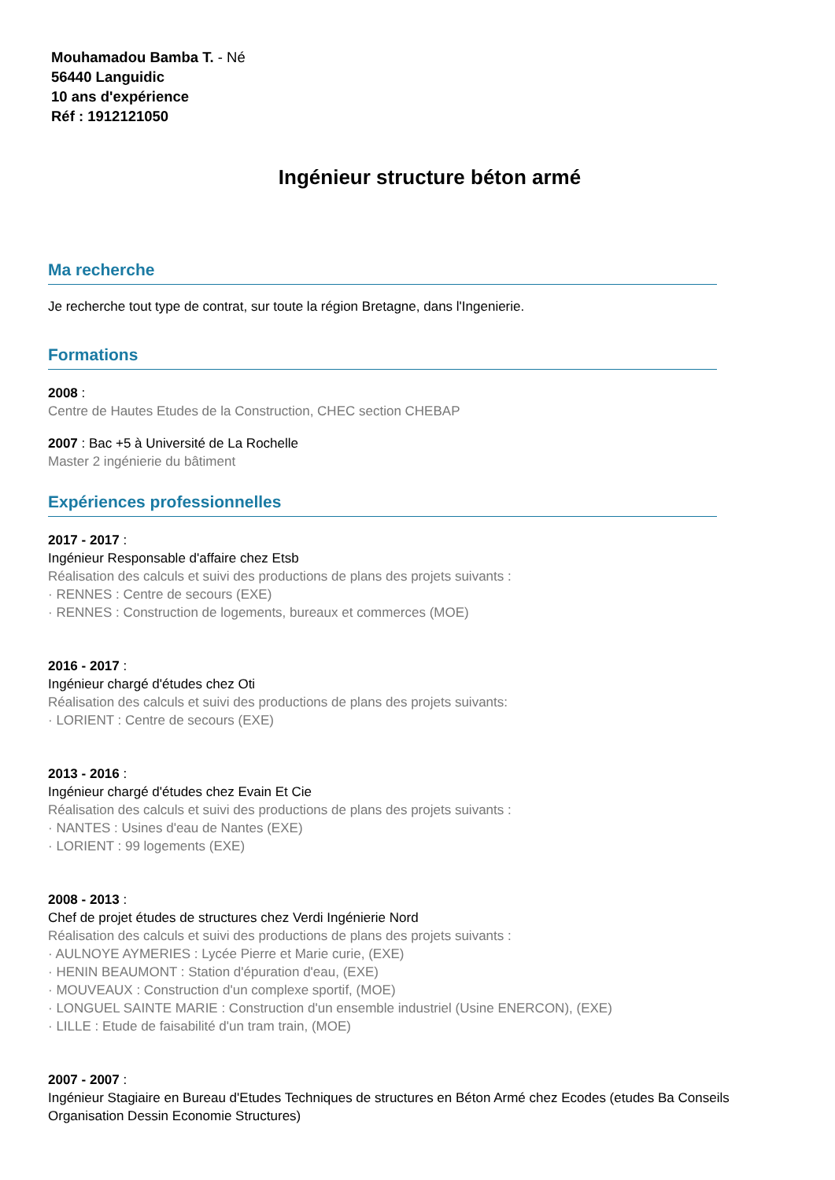Mouhamadou Bamba T. - Né
56440 Languidic
10 ans d'expérience
Réf : 1912121050
Ingénieur structure béton armé
Ma recherche
Je recherche tout type de contrat, sur toute la région Bretagne, dans l'Ingenierie.
Formations
2008 :
Centre de Hautes Etudes de la Construction, CHEC section CHEBAP
2007 : Bac +5 à Université de La Rochelle
Master 2 ingénierie du bâtiment
Expériences professionnelles
2017 - 2017 :
Ingénieur Responsable d'affaire chez Etsb
Réalisation des calculs et suivi des productions de plans des projets suivants :
· RENNES : Centre de secours (EXE)
· RENNES : Construction de logements, bureaux et commerces (MOE)
2016 - 2017 :
Ingénieur chargé d'études chez Oti
Réalisation des calculs et suivi des productions de plans des projets suivants:
· LORIENT : Centre de secours (EXE)
2013 - 2016 :
Ingénieur chargé d'études chez Evain Et Cie
Réalisation des calculs et suivi des productions de plans des projets suivants :
· NANTES : Usines d'eau de Nantes (EXE)
· LORIENT : 99 logements (EXE)
2008 - 2013 :
Chef de projet études de structures chez Verdi Ingénierie Nord
Réalisation des calculs et suivi des productions de plans des projets suivants :
· AULNOYE AYMERIES : Lycée Pierre et Marie curie, (EXE)
· HENIN BEAUMONT : Station d'épuration d'eau, (EXE)
· MOUVEAUX : Construction d'un complexe sportif, (MOE)
· LONGUEL SAINTE MARIE : Construction d'un ensemble industriel (Usine ENERCON), (EXE)
· LILLE : Etude de faisabilité d'un tram train, (MOE)
2007 - 2007 :
Ingénieur Stagiaire en Bureau d'Etudes Techniques de structures en Béton Armé chez Ecodes (etudes Ba Conseils Organisation Dessin Economie Structures)